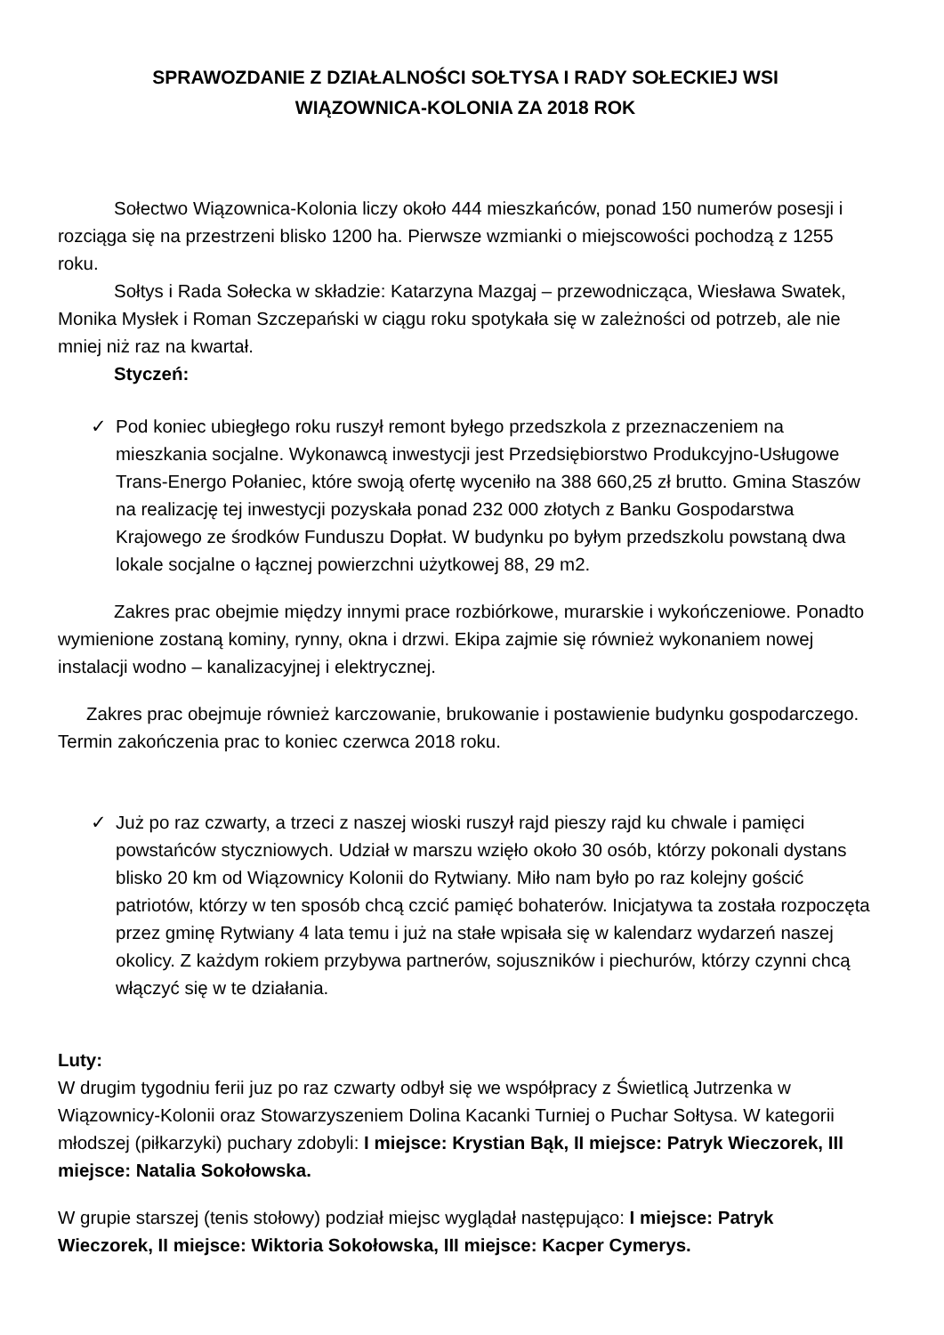SPRAWOZDANIE Z DZIAŁALNOŚCI SOŁTYSA I RADY SOŁECKIEJ WSI
WIĄZOWNICA-KOLONIA ZA 2018 ROK
Sołectwo Wiązownica-Kolonia liczy około 444 mieszkańców, ponad 150 numerów posesji i rozciąga się na przestrzeni blisko 1200 ha. Pierwsze wzmianki o miejscowości pochodzą z 1255 roku.
Sołtys i Rada Sołecka w składzie: Katarzyna Mazgaj – przewodnicząca, Wiesława Swatek, Monika Mysłek i Roman Szczepański w ciągu roku spotykała się w zależności od potrzeb, ale nie mniej niż raz na kwartał.
Styczeń:
✓ Pod koniec ubiegłego roku ruszył remont byłego przedszkola z przeznaczeniem na mieszkania socjalne. Wykonawcą inwestycji jest Przedsiębiorstwo Produkcyjno-Usługowe Trans-Energo Połaniec, które swoją ofertę wyceniło na 388 660,25 zł brutto. Gmina Staszów na realizację tej inwestycji pozyskała ponad 232 000 złotych z Banku Gospodarstwa Krajowego ze środków Funduszu Dopłat. W budynku po byłym przedszkolu powstaną dwa lokale socjalne o łącznej powierzchni użytkowej 88, 29 m2.
Zakres prac obejmie między innymi prace rozbiórkowe, murarskie i wykończeniowe. Ponadto wymienione zostaną kominy, rynny, okna i drzwi. Ekipa zajmie się również wykonaniem nowej instalacji wodno – kanalizacyjnej i elektrycznej.
Zakres prac obejmuje również karczowanie, brukowanie i postawienie budynku gospodarczego. Termin zakończenia prac to koniec czerwca 2018 roku.
✓ Już po raz czwarty, a trzeci z naszej wioski ruszył rajd pieszy rajd ku chwale i pamięci powstańców styczniowych. Udział w marszu wzięło około 30 osób, którzy pokonali dystans blisko 20 km od Wiązownicy Kolonii do Rytwiany. Miło nam było po raz kolejny gościć patriotów, którzy w ten sposób chcą czcić pamięć bohaterów. Inicjatywa ta została rozpoczęta przez gminę Rytwiany 4 lata temu i już na stałe wpisała się w kalendarz wydarzeń naszej okolicy. Z każdym rokiem przybywa partnerów, sojuszników i piechurów, którzy czynni chcą włączyć się w te działania.
Luty:
W drugim tygodniu ferii juz po raz czwarty odbył się we współpracy z Świetlicą Jutrzenka w Wiązownicy-Kolonii oraz Stowarzyszeniem Dolina Kacanki Turniej o Puchar Sołtysa. W kategorii młodszej (piłkarzyki) puchary zdobyli: I miejsce: Krystian Bąk, II miejsce: Patryk Wieczorek, III miejsce: Natalia Sokołowska.
W grupie starszej (tenis stołowy) podział miejsc wyglądał następująco: I miejsce: Patryk Wieczorek, II miejsce: Wiktoria Sokołowska, III miejsce: Kacper Cymerys.